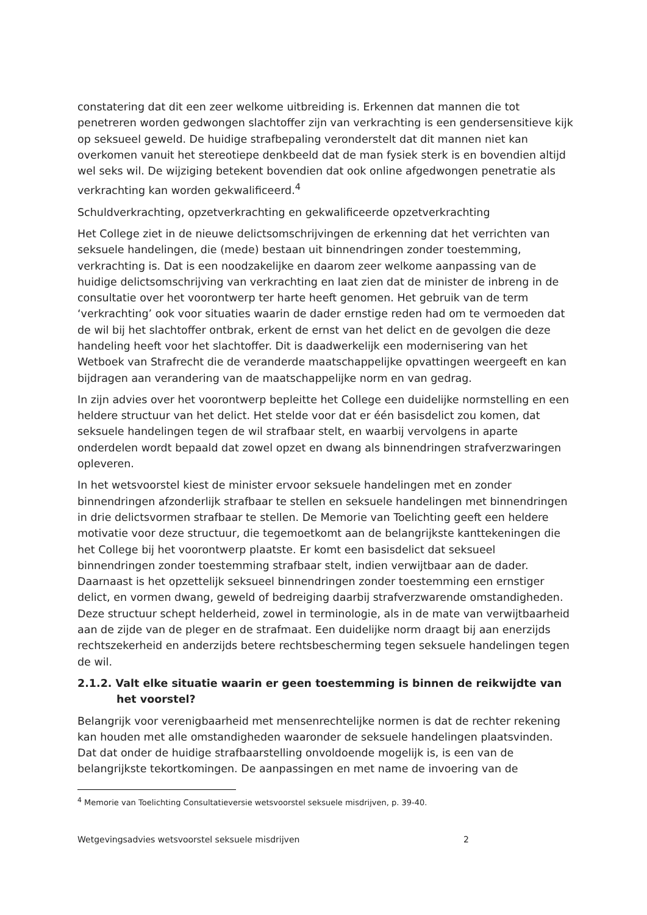constatering dat dit een zeer welkome uitbreiding is. Erkennen dat mannen die tot penetreren worden gedwongen slachtoffer zijn van verkrachting is een gendersensitieve kijk op seksueel geweld. De huidige strafbepaling veronderstelt dat dit mannen niet kan overkomen vanuit het stereotiepe denkbeeld dat de man fysiek sterk is en bovendien altijd wel seks wil. De wijziging betekent bovendien dat ook online afgedwongen penetratie als verkrachting kan worden gekwalificeerd.<sup>4</sup>
Schuldverkrachting, opzetverkrachting en gekwalificeerde opzetverkrachting
Het College ziet in de nieuwe delictsomschrijvingen de erkenning dat het verrichten van seksuele handelingen, die (mede) bestaan uit binnendringen zonder toestemming, verkrachting is. Dat is een noodzakelijke en daarom zeer welkome aanpassing van de huidige delictsomschrijving van verkrachting en laat zien dat de minister de inbreng in de consultatie over het voorontwerp ter harte heeft genomen. Het gebruik van de term ‘verkrachting’ ook voor situaties waarin de dader ernstige reden had om te vermoeden dat de wil bij het slachtoffer ontbrak, erkent de ernst van het delict en de gevolgen die deze handeling heeft voor het slachtoffer. Dit is daadwerkelijk een modernisering van het Wetboek van Strafrecht die de veranderde maatschappelijke opvattingen weergeeft en kan bijdragen aan verandering van de maatschappelijke norm en van gedrag.
In zijn advies over het voorontwerp bepleitte het College een duidelijke normstelling en een heldere structuur van het delict. Het stelde voor dat er één basisdelict zou komen, dat seksuele handelingen tegen de wil strafbaar stelt, en waarbij vervolgens in aparte onderdelen wordt bepaald dat zowel opzet en dwang als binnendringen strafverzwaringen opleveren.
In het wetsvoorstel kiest de minister ervoor seksuele handelingen met en zonder binnendringen afzonderlijk strafbaar te stellen en seksuele handelingen met binnendringen in drie delictsvormen strafbaar te stellen. De Memorie van Toelichting geeft een heldere motivatie voor deze structuur, die tegemoetkomt aan de belangrijkste kanttekeningen die het College bij het voorontwerp plaatste. Er komt een basisdelict dat seksueel binnendringen zonder toestemming strafbaar stelt, indien verwijtbaar aan de dader. Daarnaast is het opzettelijk seksueel binnendringen zonder toestemming een ernstiger delict, en vormen dwang, geweld of bedreiging daarbij strafverzwarende omstandigheden. Deze structuur schept helderheid, zowel in terminologie, als in de mate van verwijtbaarheid aan de zijde van de pleger en de strafmaat. Een duidelijke norm draagt bij aan enerzijds rechtszekerheid en anderzijds betere rechtsbescherming tegen seksuele handelingen tegen de wil.
2.1.2. Valt elke situatie waarin er geen toestemming is binnen de reikwijdte van het voorstel?
Belangrijk voor verenigbaarheid met mensenrechtelijke normen is dat de rechter rekening kan houden met alle omstandigheden waaronder de seksuele handelingen plaatsvinden. Dat dat onder de huidige strafbaarstelling onvoldoende mogelijk is, is een van de belangrijkste tekortkomingen. De aanpassingen en met name de invoering van de
<sup>4</sup> Memorie van Toelichting Consultatieversie wetsvoorstel seksuele misdrijven, p. 39-40.
Wetgevingsadvies wetsvoorstel seksuele misdrijven 2